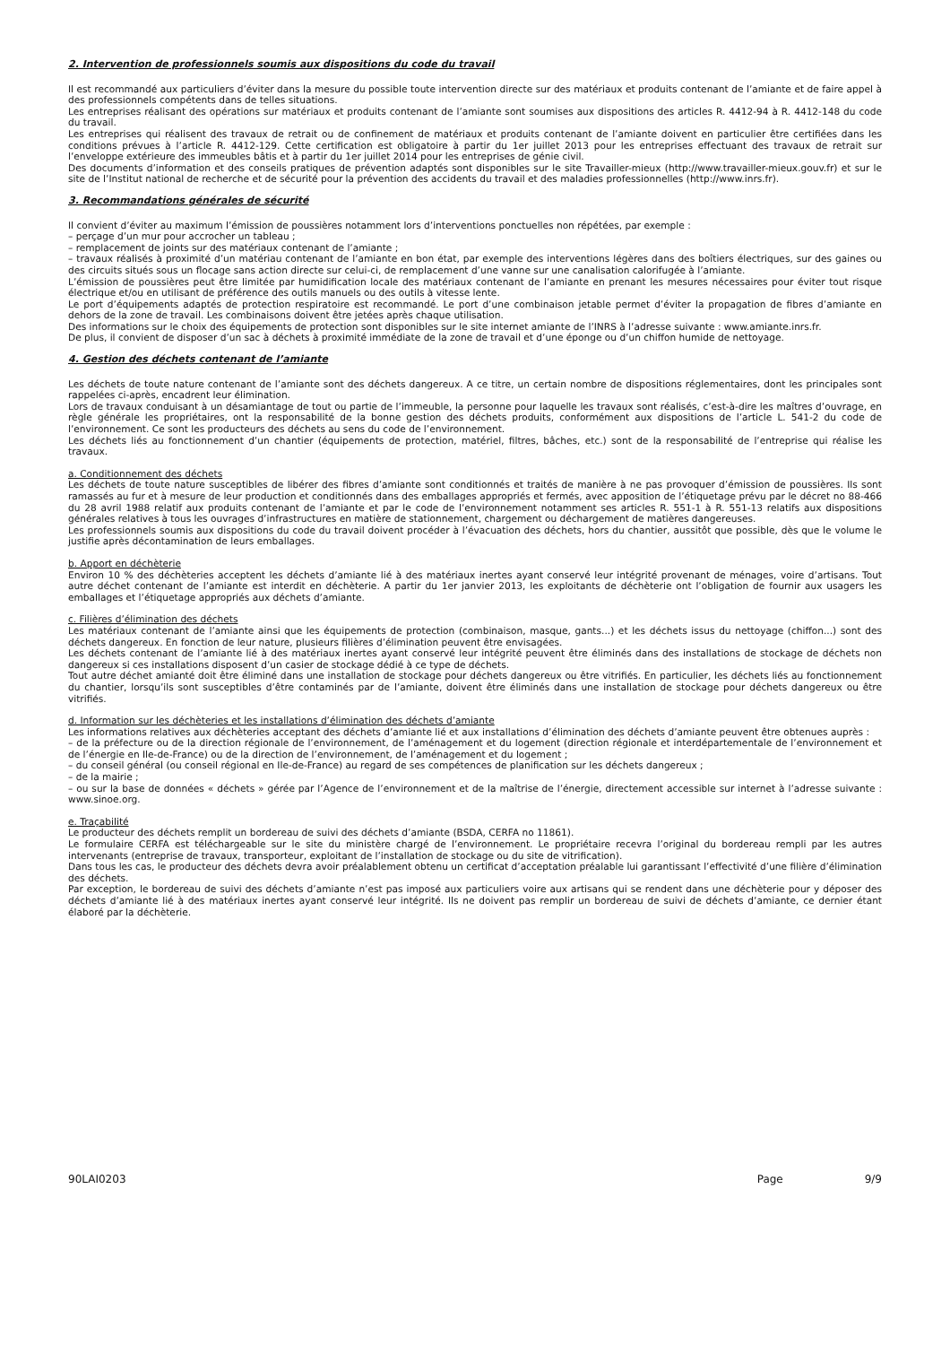2. Intervention de professionnels soumis aux dispositions du code du travail
Il est recommandé aux particuliers d’éviter dans la mesure du possible toute intervention directe sur des matériaux et produits contenant de l’amiante et de faire appel à des professionnels compétents dans de telles situations.
Les entreprises réalisant des opérations sur matériaux et produits contenant de l’amiante sont soumises aux dispositions des articles R. 4412-94 à R. 4412-148 du code du travail.
Les entreprises qui réalisent des travaux de retrait ou de confinement de matériaux et produits contenant de l’amiante doivent en particulier être certifiées dans les conditions prévues à l’article R. 4412-129. Cette certification est obligatoire à partir du 1er juillet 2013 pour les entreprises effectuant des travaux de retrait sur l’enveloppe extérieure des immeubles bâtis et à partir du 1er juillet 2014 pour les entreprises de génie civil.
Des documents d’information et des conseils pratiques de prévention adaptés sont disponibles sur le site Travailler-mieux (http://www.travailler-mieux.gouv.fr) et sur le site de l’Institut national de recherche et de sécurité pour la prévention des accidents du travail et des maladies professionnelles (http://www.inrs.fr).
3. Recommandations générales de sécurité
Il convient d’éviter au maximum l’émission de poussières notamment lors d’interventions ponctuelles non répétées, par exemple :
– perçage d’un mur pour accrocher un tableau ;
– remplacement de joints sur des matériaux contenant de l’amiante ;
– travaux réalisés à proximité d’un matériau contenant de l’amiante en bon état, par exemple des interventions légères dans des boîtiers électriques, sur des gaines ou des circuits situés sous un flocage sans action directe sur celui-ci, de remplacement d’une vanne sur une canalisation calorifugée à l’amiante.
L’émission de poussières peut être limitée par humidification locale des matériaux contenant de l’amiante en prenant les mesures nécessaires pour éviter tout risque électrique et/ou en utilisant de préférence des outils manuels ou des outils à vitesse lente.
Le port d’équipements adaptés de protection respiratoire est recommandé. Le port d’une combinaison jetable permet d’éviter la propagation de fibres d’amiante en dehors de la zone de travail. Les combinaisons doivent être jetées après chaque utilisation.
Des informations sur le choix des équipements de protection sont disponibles sur le site internet amiante de l’INRS à l’adresse suivante : www.amiante.inrs.fr.
De plus, il convient de disposer d’un sac à déchets à proximité immédiate de la zone de travail et d’une éponge ou d’un chiffon humide de nettoyage.
4. Gestion des déchets contenant de l’amiante
Les déchets de toute nature contenant de l’amiante sont des déchets dangereux. A ce titre, un certain nombre de dispositions réglementaires, dont les principales sont rappelées ci-après, encadrent leur élimination.
Lors de travaux conduisant à un désamiantage de tout ou partie de l’immeuble, la personne pour laquelle les travaux sont réalisés, c’est-à-dire les maîtres d’ouvrage, en règle générale les propriétaires, ont la responsabilité de la bonne gestion des déchets produits, conformément aux dispositions de l’article L. 541-2 du code de l’environnement. Ce sont les producteurs des déchets au sens du code de l’environnement.
Les déchets liés au fonctionnement d’un chantier (équipements de protection, matériel, filtres, bâches, etc.) sont de la responsabilité de l’entreprise qui réalise les travaux.
a. Conditionnement des déchets
Les déchets de toute nature susceptibles de libérer des fibres d’amiante sont conditionnés et traités de manière à ne pas provoquer d’émission de poussières. Ils sont ramassés au fur et à mesure de leur production et conditionnés dans des emballages appropriés et fermés, avec apposition de l’étiquetage prévu par le décret no 88-466 du 28 avril 1988 relatif aux produits contenant de l’amiante et par le code de l’environnement notamment ses articles R. 551-1 à R. 551-13 relatifs aux dispositions générales relatives à tous les ouvrages d’infrastructures en matière de stationnement, chargement ou déchargement de matières dangereuses.
Les professionnels soumis aux dispositions du code du travail doivent procéder à l’évacuation des déchets, hors du chantier, aussitôt que possible, dès que le volume le justifie après décontamination de leurs emballages.
b. Apport en déchèterie
Environ 10 % des déchèteries acceptent les déchets d’amiante lié à des matériaux inertes ayant conservé leur intégrité provenant de ménages, voire d’artisans. Tout autre déchet contenant de l’amiante est interdit en déchèterie. A partir du 1er janvier 2013, les exploitants de déchèterie ont l’obligation de fournir aux usagers les emballages et l’étiquetage appropriés aux déchets d’amiante.
c. Filières d’élimination des déchets
Les matériaux contenant de l’amiante ainsi que les équipements de protection (combinaison, masque, gants...) et les déchets issus du nettoyage (chiffon...) sont des déchets dangereux. En fonction de leur nature, plusieurs filières d’élimination peuvent être envisagées.
Les déchets contenant de l’amiante lié à des matériaux inertes ayant conservé leur intégrité peuvent être éliminés dans des installations de stockage de déchets non dangereux si ces installations disposent d’un casier de stockage dédié à ce type de déchets.
Tout autre déchet amianté doit être éliminé dans une installation de stockage pour déchets dangereux ou être vitrifiés. En particulier, les déchets liés au fonctionnement du chantier, lorsqu’ils sont susceptibles d’être contaminés par de l’amiante, doivent être éliminés dans une installation de stockage pour déchets dangereux ou être vitrifiés.
d. Information sur les déchèteries et les installations d’élimination des déchets d’amiante
Les informations relatives aux déchèteries acceptant des déchets d’amiante lié et aux installations d’élimination des déchets d’amiante peuvent être obtenues auprès :
– de la préfecture ou de la direction régionale de l’environnement, de l’aménagement et du logement (direction régionale et interdépartementale de l’environnement et de l’énergie en Ile-de-France) ou de la direction de l’environnement, de l’aménagement et du logement ;
– du conseil général (ou conseil régional en Ile-de-France) au regard de ses compétences de planification sur les déchets dangereux ;
– de la mairie ;
– ou sur la base de données « déchets » gérée par l’Agence de l’environnement et de la maîtrise de l’énergie, directement accessible sur internet à l’adresse suivante : www.sinoe.org.
e. Traçabilité
Le producteur des déchets remplit un bordereau de suivi des déchets d’amiante (BSDA, CERFA no 11861).
Le formulaire CERFA est téléchargeable sur le site du ministère chargé de l’environnement. Le propriétaire recevra l’original du bordereau rempli par les autres intervenants (entreprise de travaux, transporteur, exploitant de l’installation de stockage ou du site de vitrification).
Dans tous les cas, le producteur des déchets devra avoir préalablement obtenu un certificat d’acceptation préalable lui garantissant l’effectivité d’une filière d’élimination des déchets.
Par exception, le bordereau de suivi des déchets d’amiante n’est pas imposé aux particuliers voire aux artisans qui se rendent dans une déchèterie pour y déposer des déchets d’amiante lié à des matériaux inertes ayant conservé leur intégrité. Ils ne doivent pas remplir un bordereau de suivi de déchets d’amiante, ce dernier étant élaboré par la déchèterie.
90LAI0203 Page 9/9